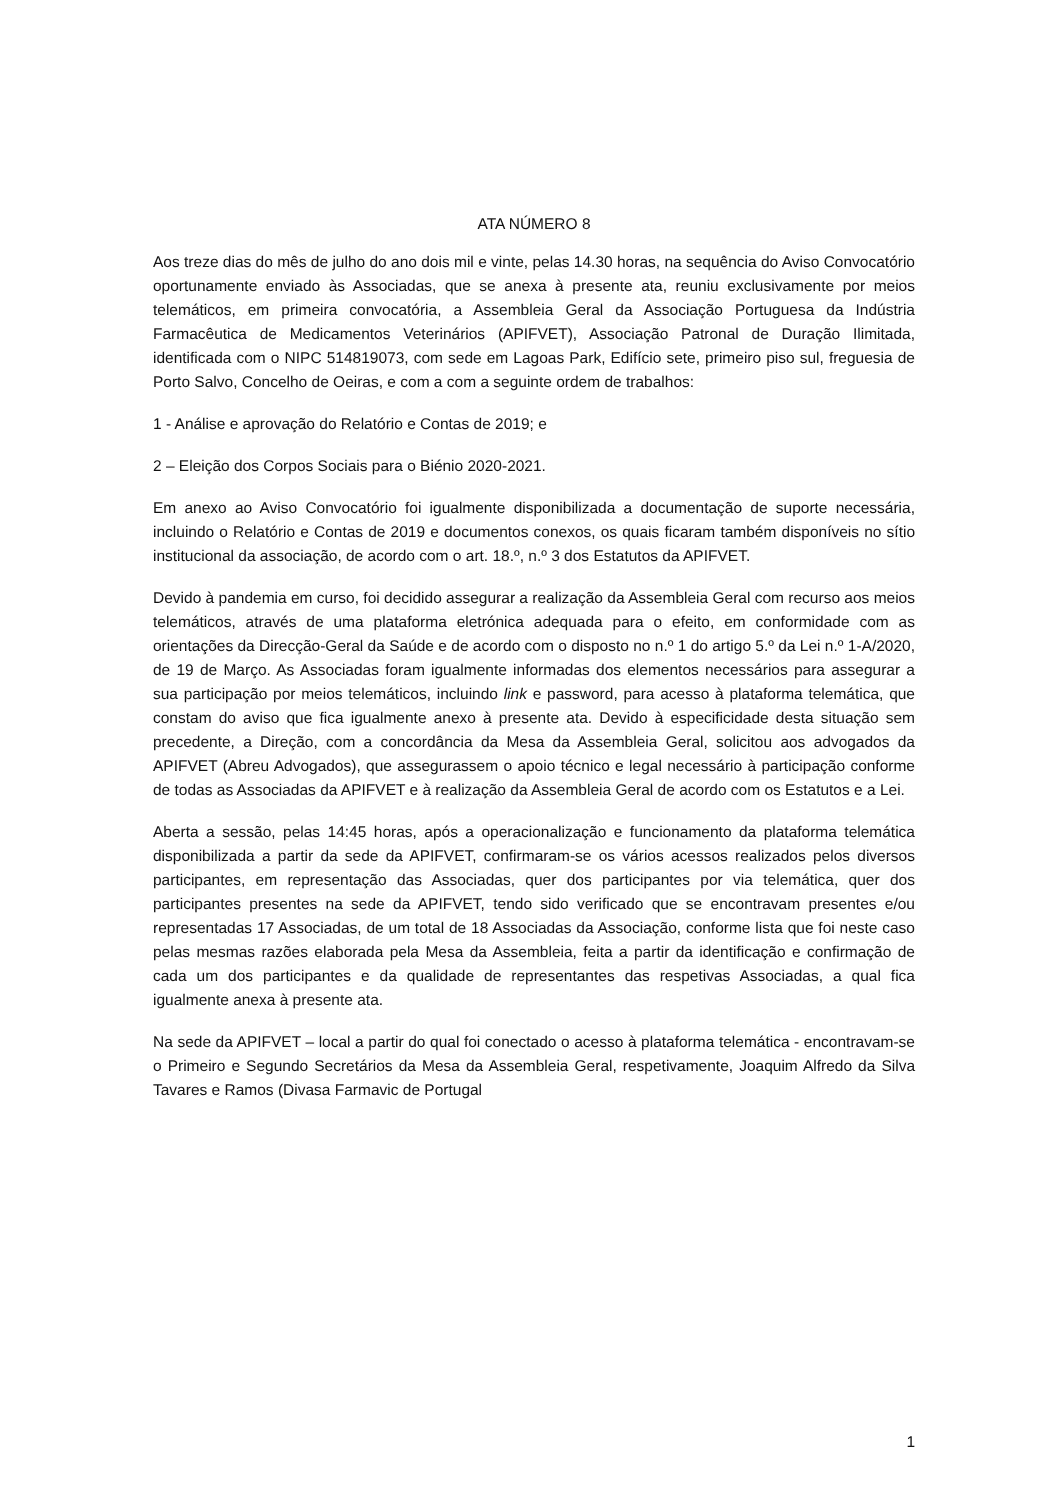ATA NÚMERO 8
Aos treze dias do mês de julho do ano dois mil e vinte, pelas 14.30 horas, na sequência do Aviso Convocatório oportunamente enviado às Associadas, que se anexa à presente ata, reuniu exclusivamente por meios telemáticos, em primeira convocatória, a Assembleia Geral da Associação Portuguesa da Indústria Farmacêutica de Medicamentos Veterinários (APIFVET), Associação Patronal de Duração Ilimitada, identificada com o NIPC 514819073, com sede em Lagoas Park, Edifício sete, primeiro piso sul, freguesia de Porto Salvo, Concelho de Oeiras, e com a com a seguinte ordem de trabalhos:
1 - Análise e aprovação do Relatório e Contas de 2019; e
2 – Eleição dos Corpos Sociais para o Biénio 2020-2021.
Em anexo ao Aviso Convocatório foi igualmente disponibilizada a documentação de suporte necessária, incluindo o Relatório e Contas de 2019 e documentos conexos, os quais ficaram também disponíveis no sítio institucional da associação, de acordo com o art. 18.º, n.º 3 dos Estatutos da APIFVET.
Devido à pandemia em curso, foi decidido assegurar a realização da Assembleia Geral com recurso aos meios telemáticos, através de uma plataforma eletrónica adequada para o efeito, em conformidade com as orientações da Direcção-Geral da Saúde e de acordo com o disposto no n.º 1 do artigo 5.º da Lei n.º 1-A/2020, de 19 de Março. As Associadas foram igualmente informadas dos elementos necessários para assegurar a sua participação por meios telemáticos, incluindo link e password, para acesso à plataforma telemática, que constam do aviso que fica igualmente anexo à presente ata. Devido à especificidade desta situação sem precedente, a Direção, com a concordância da Mesa da Assembleia Geral, solicitou aos advogados da APIFVET (Abreu Advogados), que assegurassem o apoio técnico e legal necessário à participação conforme de todas as Associadas da APIFVET e à realização da Assembleia Geral de acordo com os Estatutos e a Lei.
Aberta a sessão, pelas 14:45 horas, após a operacionalização e funcionamento da plataforma telemática disponibilizada a partir da sede da APIFVET, confirmaram-se os vários acessos realizados pelos diversos participantes, em representação das Associadas, quer dos participantes por via telemática, quer dos participantes presentes na sede da APIFVET, tendo sido verificado que se encontravam presentes e/ou representadas 17 Associadas, de um total de 18 Associadas da Associação, conforme lista que foi neste caso pelas mesmas razões elaborada pela Mesa da Assembleia, feita a partir da identificação e confirmação de cada um dos participantes e da qualidade de representantes das respetivas Associadas, a qual fica igualmente anexa à presente ata.
Na sede da APIFVET – local a partir do qual foi conectado o acesso à plataforma telemática - encontravam-se o Primeiro e Segundo Secretários da Mesa da Assembleia Geral, respetivamente, Joaquim Alfredo da Silva Tavares e Ramos (Divasa Farmavic de Portugal
1